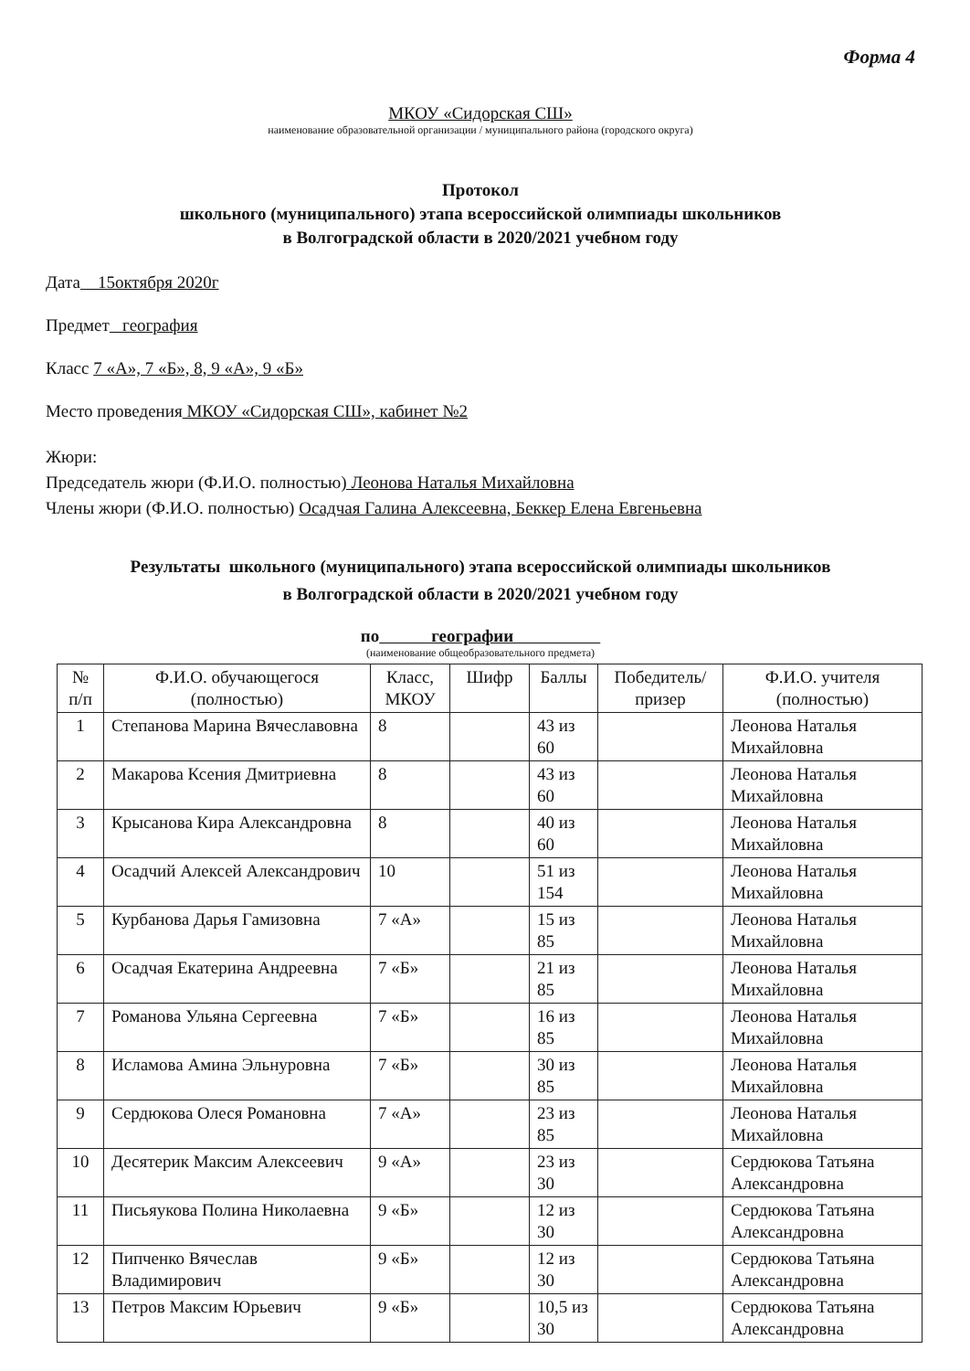Форма 4
МКОУ «Сидорская СШ»
наименование образовательной организации / муниципального района (городского округа)
Протокол
школьного (муниципального) этапа всероссийской олимпиады школьников
в Волгоградской области в 2020/2021 учебном году
Дата 15октября 2020г
Предмет география
Класс 7 «А», 7 «Б», 8, 9 «А», 9 «Б»
Место проведения МКОУ «Сидорская СШ», кабинет №2
Жюри:
Председатель жюри (Ф.И.О. полностью) Леонова Наталья Михайловна
Члены жюри (Ф.И.О. полностью) Осадчая Галина Алексеевна, Беккер Елена Евгеньевна
Результаты школьного (муниципального) этапа всероссийской олимпиады школьников
в Волгоградской области в 2020/2021 учебном году
по географии
(наименование общеобразовательного предмета)
| № п/п | Ф.И.О. обучающегося (полностью) | Класс, МКОУ | Шифр | Баллы | Победитель/ призер | Ф.И.О. учителя (полностью) |
| --- | --- | --- | --- | --- | --- | --- |
| 1 | Степанова Марина Вячеславовна | 8 | | 43 из 60 | | Леонова Наталья Михайловна |
| 2 | Макарова Ксения Дмитриевна | 8 | | 43 из 60 | | Леонова Наталья Михайловна |
| 3 | Крысанова Кира Александровна | 8 | | 40 из 60 | | Леонова Наталья Михайловна |
| 4 | Осадчий Алексей Александрович | 10 | | 51 из 154 | | Леонова Наталья Михайловна |
| 5 | Курбанова Дарья Гамизовна | 7 «А» | | 15 из 85 | | Леонова Наталья Михайловна |
| 6 | Осадчая Екатерина Андреевна | 7 «Б» | | 21 из 85 | | Леонова Наталья Михайловна |
| 7 | Романова Ульяна Сергеевна | 7 «Б» | | 16 из 85 | | Леонова Наталья Михайловна |
| 8 | Исламова Амина Эльнуровна | 7 «Б» | | 30 из 85 | | Леонова Наталья Михайловна |
| 9 | Сердюкова Олеся Романовна | 7 «А» | | 23 из 85 | | Леонова Наталья Михайловна |
| 10 | Десятерик Максим Алексеевич | 9 «А» | | 23 из 30 | | Сердюкова Татьяна Александровна |
| 11 | Письяукова Полина Николаевна | 9 «Б» | | 12 из 30 | | Сердюкова Татьяна Александровна |
| 12 | Пипченко Вячеслав Владимирович | 9 «Б» | | 12 из 30 | | Сердюкова Татьяна Александровна |
| 13 | Петров Максим Юрьевич | 9 «Б» | | 10,5 из 30 | | Сердюкова Татьяна Александровна |